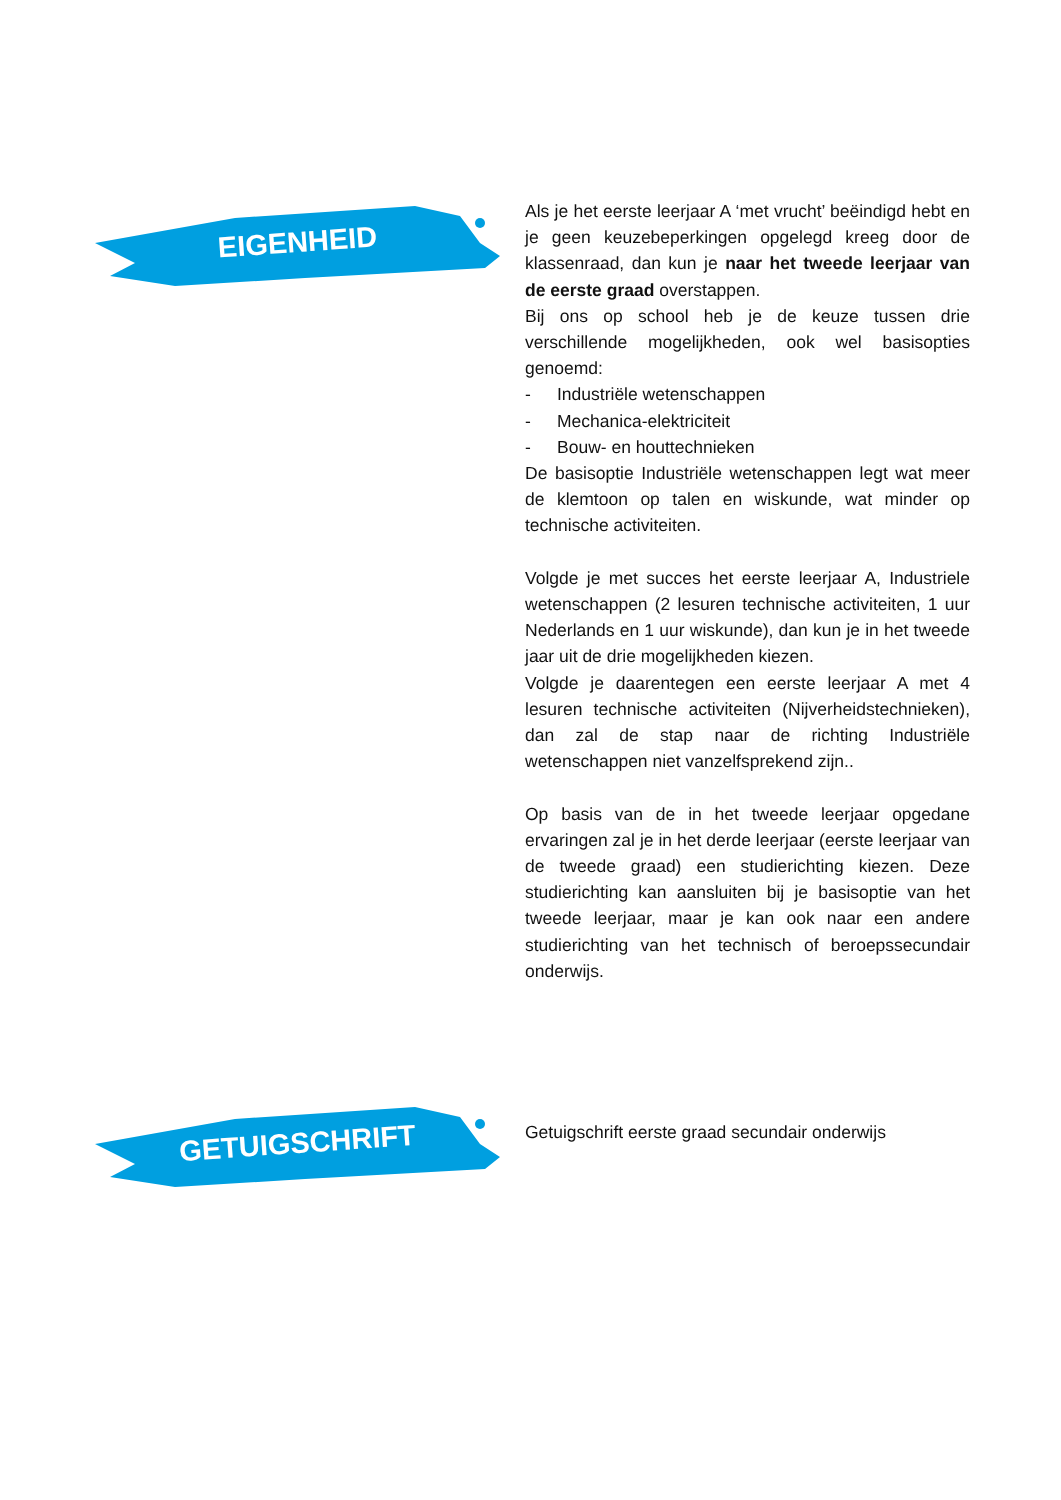EIGENHEID
Als je het eerste leerjaar A ‘met vrucht’ beëindigd hebt en je geen keuzebeperkingen opgelegd kreeg door de klassenraad, dan kun je naar het tweede leerjaar van de eerste graad overstappen.
Bij ons op school heb je de keuze tussen drie verschillende mogelijkheden, ook wel basisopties genoemd:
- Industriële wetenschappen
- Mechanica-elektriciteit
- Bouw- en houttechnieken
De basisoptie Industriële wetenschappen legt wat meer de klemtoon op talen en wiskunde, wat minder op technische activiteiten.
Volgde je met succes het eerste leerjaar A, Industriele wetenschappen (2 lesuren technische activiteiten, 1 uur Nederlands en 1 uur wiskunde), dan kun je in het tweede jaar uit de drie mogelijkheden kiezen.
Volgde je daarentegen een eerste leerjaar A met 4 lesuren technische activiteiten (Nijverheidstechnieken), dan zal de stap naar de richting Industriële wetenschappen niet vanzelfsprekend zijn..
Op basis van de in het tweede leerjaar opgedane ervaringen zal je in het derde leerjaar (eerste leerjaar van de tweede graad) een studierichting kiezen. Deze studierichting kan aansluiten bij je basisoptie van het tweede leerjaar, maar je kan ook naar een andere studierichting van het technisch of beroepssecundair onderwijs.
GETUIGSCHRIFT
Getuigschrift eerste graad secundair onderwijs